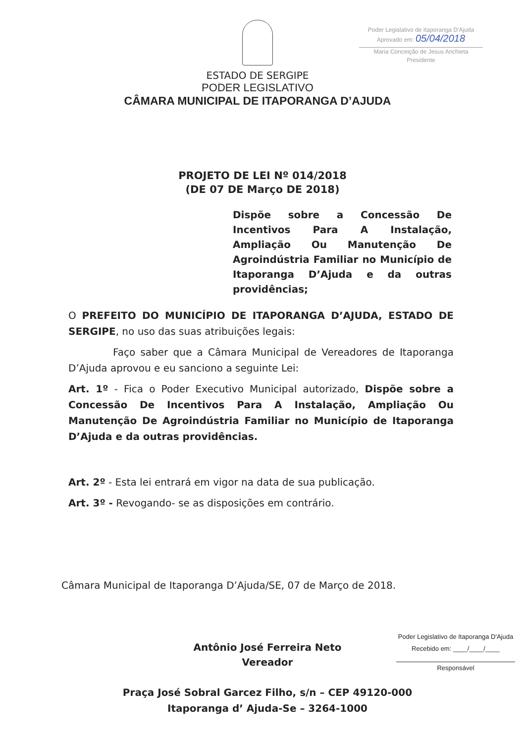Poder Legislativo de Itaporanga D'Ajuda
Aprovado em: 05/04/2018
Maria Conceição de Jesus Anchieta
Presidente
ESTADO DE SERGIPE
PODER LEGISLATIVO
CÂMARA MUNICIPAL DE ITAPORANGA D’AJUDA
PROJETO DE LEI Nº 014/2018
(DE 07 DE Março DE 2018)
Dispõe sobre a Concessão De Incentivos Para A Instalação, Ampliação Ou Manutenção De Agroindústria Familiar no Município de Itaporanga D’Ajuda e da outras providências;
O PREFEITO DO MUNICÍPIO DE ITAPORANGA D’AJUDA, ESTADO DE SERGIPE, no uso das suas atribuições legais:
Faço saber que a Câmara Municipal de Vereadores de Itaporanga D’Ajuda aprovou e eu sanciono a seguinte Lei:
Art. 1º - Fica o Poder Executivo Municipal autorizado, Dispõe sobre a Concessão De Incentivos Para A Instalação, Ampliação Ou Manutenção De Agroindústria Familiar no Município de Itaporanga D’Ajuda e da outras providências.
Art. 2º - Esta lei entrará em vigor na data de sua publicação.
Art. 3º - Revogando- se as disposições em contrário.
Câmara Municipal de Itaporanga D’Ajuda/SE, 07 de Março de 2018.
Antônio José Ferreira Neto
Vereador
Poder Legislativo de Itaporanga D'Ajuda
Recebido em: ____/____/____
Responsável
Praça José Sobral Garcez Filho, s/n – CEP 49120-000
Itaporanga d’ Ajuda-Se – 3264-1000